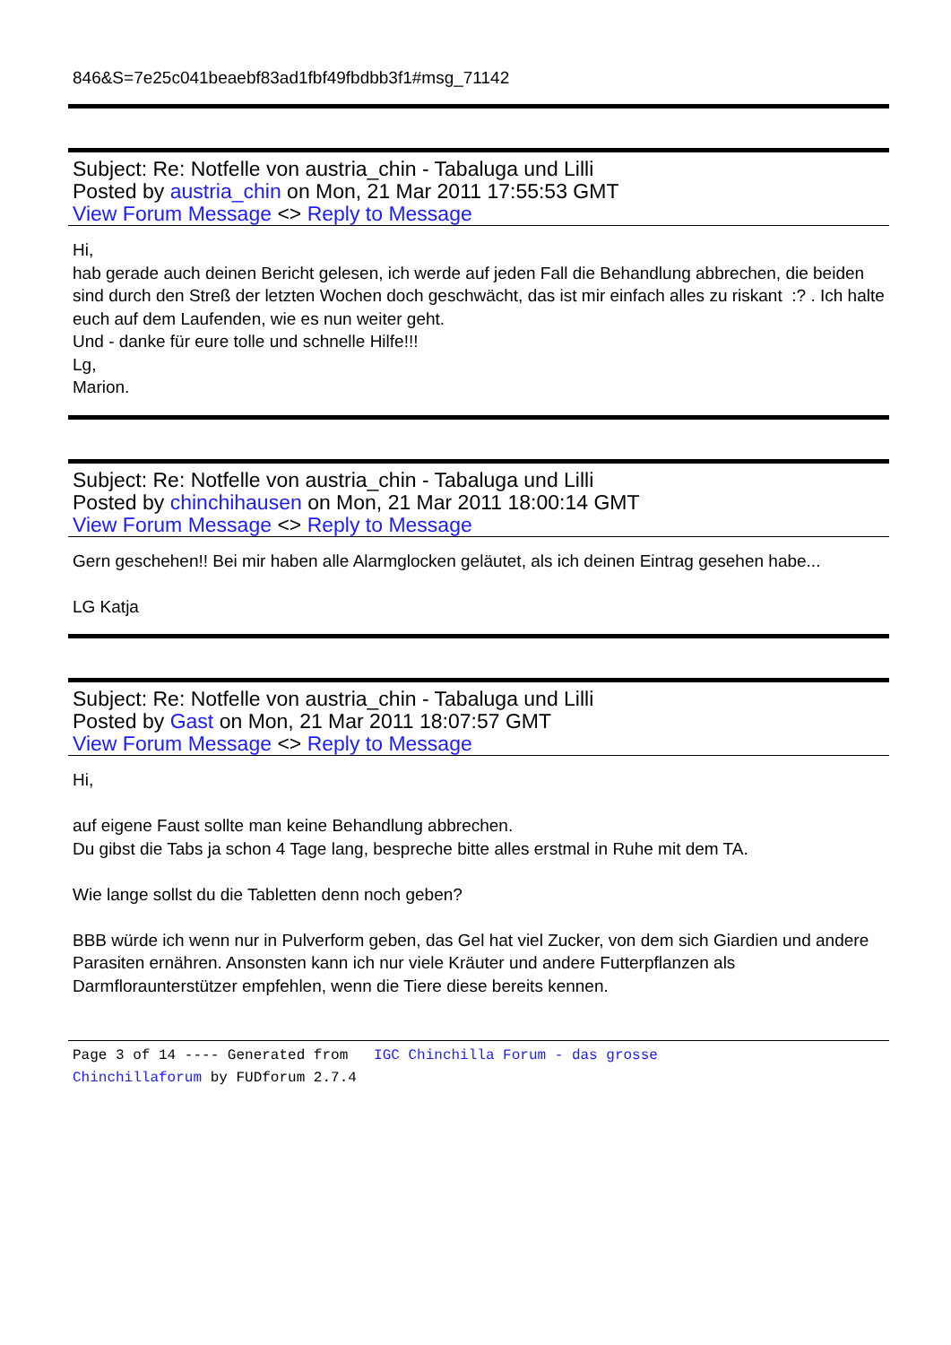846&S=7e25c041beaebf83ad1fbf49fbdbb3f1#msg_71142
Subject: Re: Notfelle von austria_chin - Tabaluga und Lilli
Posted by austria_chin on Mon, 21 Mar 2011 17:55:53 GMT
View Forum Message <> Reply to Message
Hi,
hab gerade auch deinen Bericht gelesen, ich werde auf jeden Fall die Behandlung abbrechen, die beiden sind durch den Streß der letzten Wochen doch geschwächt, das ist mir einfach alles zu riskant :? . Ich halte euch auf dem Laufenden, wie es nun weiter geht.
Und - danke für eure tolle und schnelle Hilfe!!!
Lg,
Marion.
Subject: Re: Notfelle von austria_chin - Tabaluga und Lilli
Posted by chinchihausen on Mon, 21 Mar 2011 18:00:14 GMT
View Forum Message <> Reply to Message
Gern geschehen!! Bei mir haben alle Alarmglocken geläutet, als ich deinen Eintrag gesehen habe...
LG Katja
Subject: Re: Notfelle von austria_chin - Tabaluga und Lilli
Posted by Gast on Mon, 21 Mar 2011 18:07:57 GMT
View Forum Message <> Reply to Message
Hi,
auf eigene Faust sollte man keine Behandlung abbrechen.
Du gibst die Tabs ja schon 4 Tage lang, bespreche bitte alles erstmal in Ruhe mit dem TA.
Wie lange sollst du die Tabletten denn noch geben?
BBB würde ich wenn nur in Pulverform geben, das Gel hat viel Zucker, von dem sich Giardien und andere Parasiten ernähren. Ansonsten kann ich nur viele Kräuter und andere Futterpflanzen als Darmfloraunterstützer empfehlen, wenn die Tiere diese bereits kennen.
Page 3 of 14 ---- Generated from IGC Chinchilla Forum - das grosse
Chinchillaforum by FUDforum 2.7.4